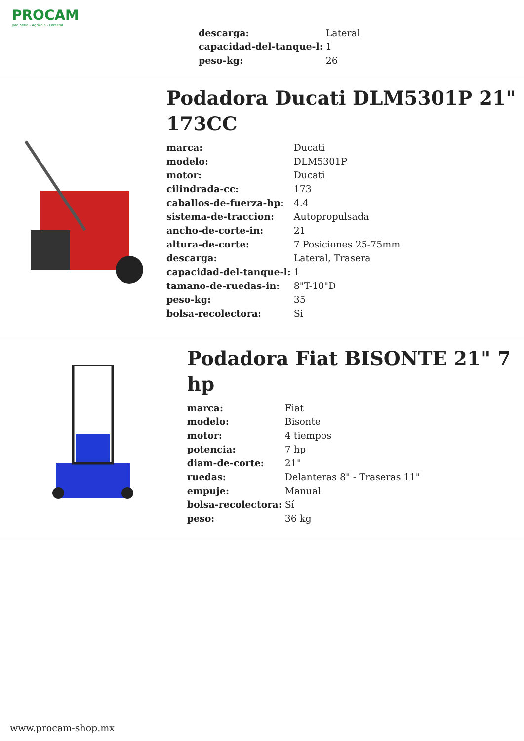PROCAM
Jardinería - Agrícola - Forestal
| descarga: | Lateral |
| capacidad-del-tanque-l: | 1 |
| peso-kg: | 26 |
Podadora Ducati DLM5301P 21" 173CC
| marca: | Ducati |
| modelo: | DLM5301P |
| motor: | Ducati |
| cilindrada-cc: | 173 |
| caballos-de-fuerza-hp: | 4.4 |
| sistema-de-traccion: | Autopropulsada |
| ancho-de-corte-in: | 21 |
| altura-de-corte: | 7 Posiciones 25-75mm |
| descarga: | Lateral, Trasera |
| capacidad-del-tanque-l: | 1 |
| tamano-de-ruedas-in: | 8"T-10"D |
| peso-kg: | 35 |
| bolsa-recolectora: | Si |
Podadora Fiat BISONTE 21" 7 hp
| marca: | Fiat |
| modelo: | Bisonte |
| motor: | 4 tiempos |
| potencia: | 7 hp |
| diam-de-corte: | 21" |
| ruedas: | Delanteras 8" - Traseras 11" |
| empuje: | Manual |
| bolsa-recolectora: | Sí |
| peso: | 36 kg |
www.procam-shop.mx